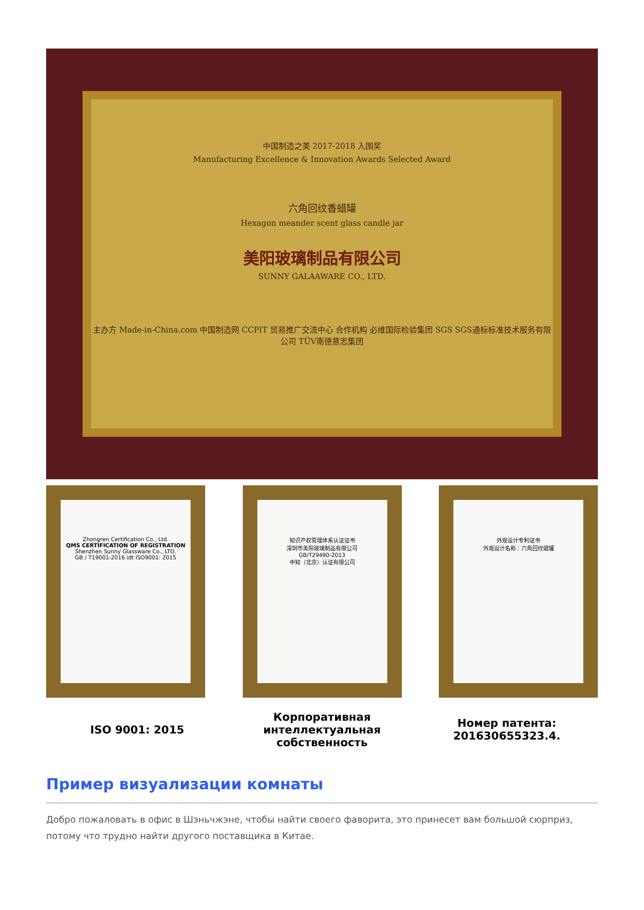中国制造之美 2017-2018 入围奖
Manufacturing Excellence & Innovation Awards Selected Award
六角回纹香蜡罐
Hexagon meander scent glass candle jar
美阳玻璃制品有限公司
SUNNY GALAAWARE CO., LTD.
主办方 Made-in-China.com 中国制造网 CCPIT 贸易推广交流中心 合作机构 必维国际检验集团 SGS SGS通标标准技术服务有限公司 TÜV南德意志集团
Zhongren Certification Co., Ltd.
QMS CERTIFICATION OF REGISTRATION
Shenzhen Sunny Glassware Co., LTD.
GB / T19001-2016 idt ISO9001: 2015
知识产权管理体系认证证书
深圳市美阳玻璃制品有限公司
GB/T29490-2013
中知（北京）认证有限公司
外观设计专利证书
外观设计名称：六角回纹蜡罐
ISO 9001: 2015 Корпоративная интеллектуальная собственность
Номер патента: 201630655323.4.
Пример визуализации комнаты
Добро пожаловать в офис в Шэньчжэне, чтобы найти своего фаворита, это принесет вам большой сюрприз, потому что трудно найти другого поставщика в Китае.